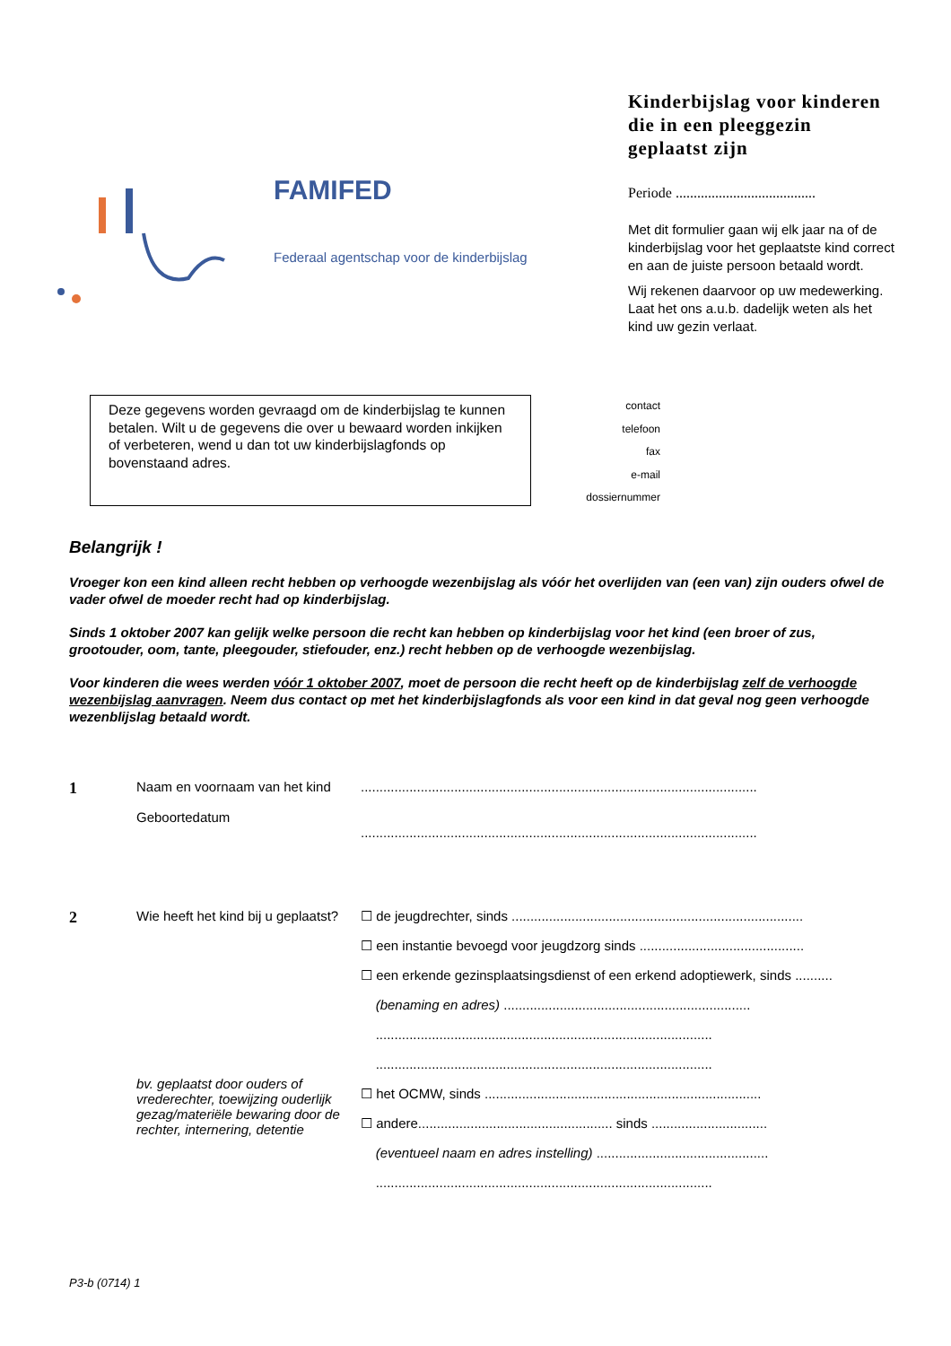FAMIFED
Federaal agentschap voor de kinderbijslag
Kinderbijslag voor kinderen die in een pleeggezin geplaatst zijn
Periode .......................................
Met dit formulier gaan wij elk jaar na of de kinderbijslag voor het geplaatste kind correct en aan de juiste persoon betaald wordt.
Wij rekenen daarvoor op uw medewerking. Laat het ons a.u.b. dadelijk weten als het kind uw gezin verlaat.
Deze gegevens worden gevraagd om de kinderbijslag te kunnen betalen. Wilt u de gegevens die over u bewaard worden inkijken of verbeteren, wend u dan tot uw kinderbijslagfonds op bovenstaand adres.
contact
telefoon
fax
e-mail
dossiernummer
Belangrijk !
Vroeger kon een kind alleen recht hebben op verhoogde wezenbijslag als vóór het overlijden van (een van) zijn ouders ofwel de vader ofwel de moeder recht had op kinderbijslag.
Sinds 1 oktober 2007 kan gelijk welke persoon die recht kan hebben op kinderbijslag voor het kind (een broer of zus, grootouder, oom, tante, pleegouder, stiefouder, enz.) recht hebben op de verhoogde wezenbijslag.
Voor kinderen die wees werden vóór 1 oktober 2007, moet de persoon die recht heeft op de kinderbijslag zelf de verhoogde wezenbijslag aanvragen. Neem dus contact op met het kinderbijslagfonds als voor een kind in dat geval nog geen verhoogde wezenblijslag betaald wordt.
1
Naam en voornaam van het kind
Geboortedatum
..........................................................................................................
..........................................................................................................
2
Wie heeft het kind bij u geplaatst?
bv. geplaatst door ouders of vrederechter, toewijzing ouderlijk gezag/materiële bewaring door de rechter, internering, detentie
☐ de jeugdrechter, sinds ..............................................................................
☐ een instantie bevoegd voor jeugdzorg sinds ............................................
☐ een erkende gezinsplaatsingsdienst of een erkend adoptiewerk, sinds ..........
(benaming en adres) ..................................................................
..........................................................................................
..........................................................................................
☐ het OCMW, sinds ..........................................................................
☐ andere.................................................... sinds ...............................
(eventueel naam en adres instelling) ..............................................
..........................................................................................
P3-b (0714) 1